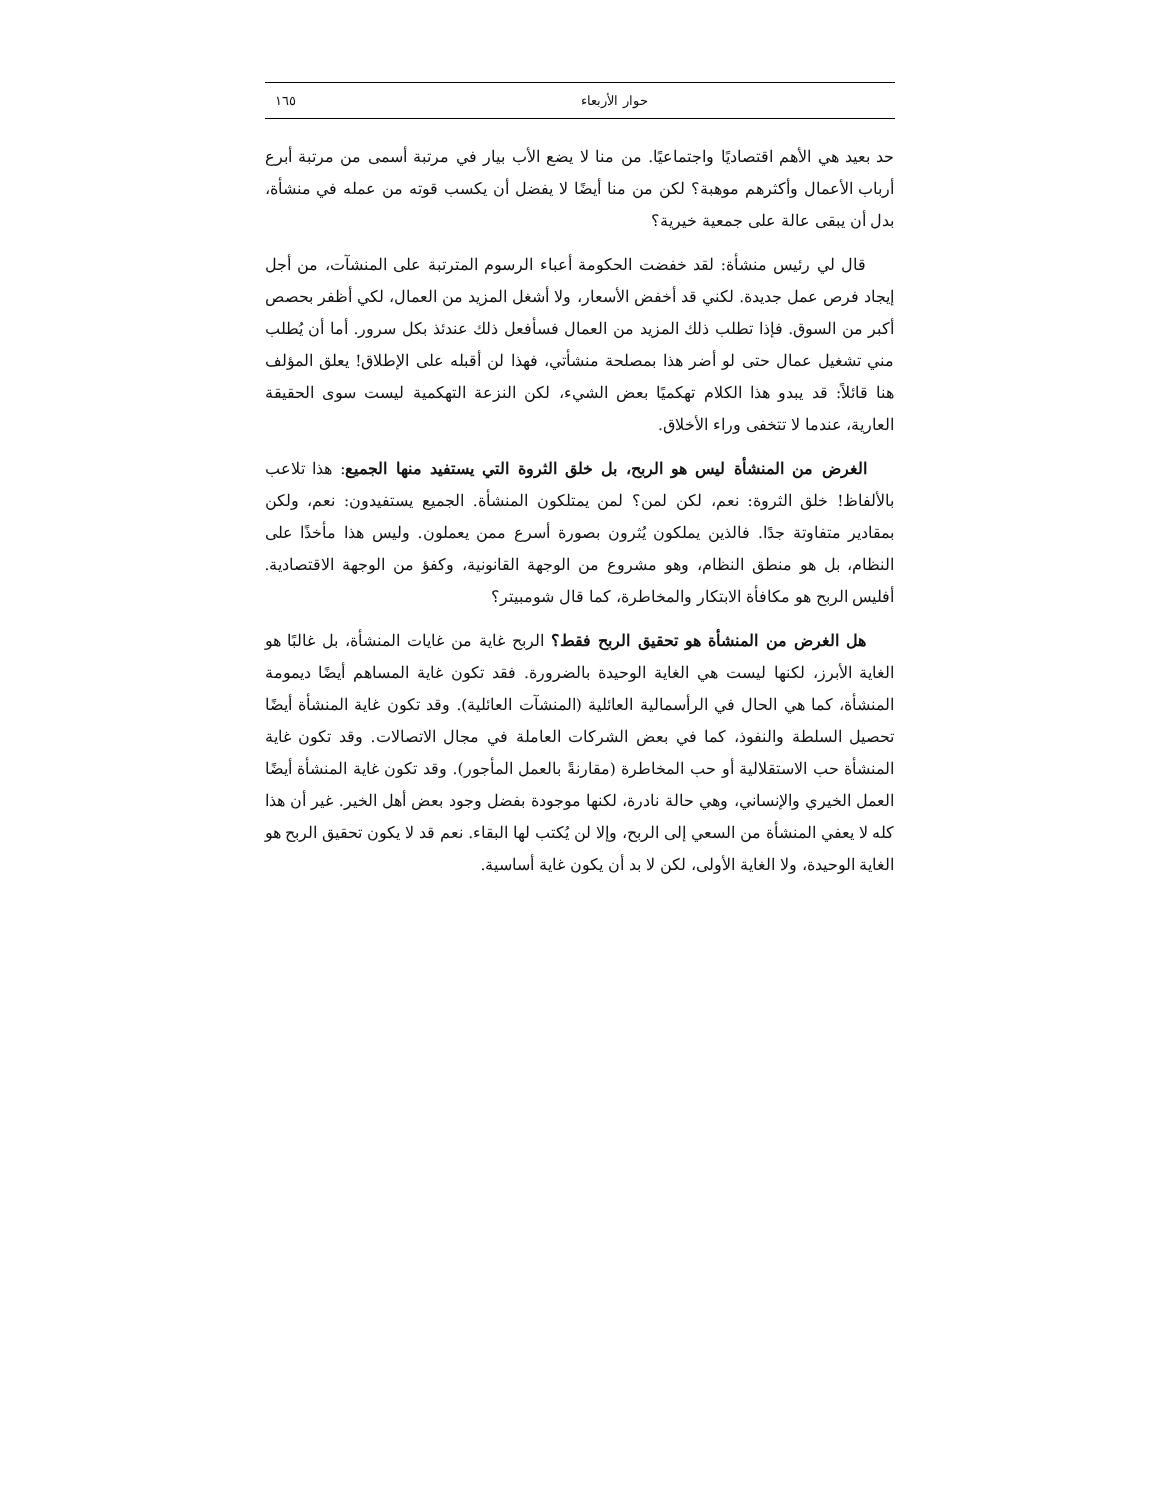حوار الأربعاء ١٦٥
حد بعيد هي الأهم اقتصاديًا واجتماعيًا. من منا لا يضع الأب بيار في مرتبة أسمى من مرتبة أبرع أرباب الأعمال وأكثرهم موهبة؟ لكن من منا أيضًا لا يفضل أن يكسب قوته من عمله في منشأة، بدل أن يبقى عالة على جمعية خيرية؟
قال لي رئيس منشأة: لقد خفضت الحكومة أعباء الرسوم المترتبة على المنشآت، من أجل إيجاد فرص عمل جديدة. لكني قد أخفض الأسعار، ولا أشغل المزيد من العمال، لكي أظفر بحصص أكبر من السوق. فإذا تطلب ذلك المزيد من العمال فسأفعل ذلك عندئذ بكل سرور. أما أن يُطلب مني تشغيل عمال حتى لو أضر هذا بمصلحة منشأتي، فهذا لن أقبله على الإطلاق! يعلق المؤلف هنا قائلاً: قد يبدو هذا الكلام تهكميًا بعض الشيء، لكن النزعة التهكمية ليست سوى الحقيقة العارية، عندما لا تتخفى وراء الأخلاق.
الغرض من المنشأة ليس هو الربح، بل خلق الثروة التي يستفيد منها الجميع: هذا تلاعب بالألفاظ! خلق الثروة: نعم، لكن لمن؟ لمن يمتلكون المنشأة. الجميع يستفيدون: نعم، ولكن بمقادير متفاوتة جدًا. فالذين يملكون يُثرون بصورة أسرع ممن يعملون. وليس هذا مأخذًا على النظام، بل هو منطق النظام، وهو مشروع من الوجهة القانونية، وكفؤ من الوجهة الاقتصادية. أفليس الربح هو مكافأة الابتكار والمخاطرة، كما قال شومبيتر؟
هل الغرض من المنشأة هو تحقيق الربح فقط؟ الربح غاية من غايات المنشأة، بل غالبًا هو الغاية الأبرز، لكنها ليست هي الغاية الوحيدة بالضرورة. فقد تكون غاية المساهم أيضًا ديمومة المنشأة، كما هي الحال في الرأسمالية العائلية (المنشآت العائلية). وقد تكون غاية المنشأة أيضًا تحصيل السلطة والنفوذ، كما في بعض الشركات العاملة في مجال الاتصالات. وقد تكون غاية المنشأة حب الاستقلالية أو حب المخاطرة (مقارنةً بالعمل المأجور). وقد تكون غاية المنشأة أيضًا العمل الخيري والإنساني، وهي حالة نادرة، لكنها موجودة بفضل وجود بعض أهل الخير. غير أن هذا كله لا يعفي المنشأة من السعي إلى الربح، وإلا لن يُكتب لها البقاء. نعم قد لا يكون تحقيق الربح هو الغاية الوحيدة، ولا الغاية الأولى، لكن لا بد أن يكون غاية أساسية.